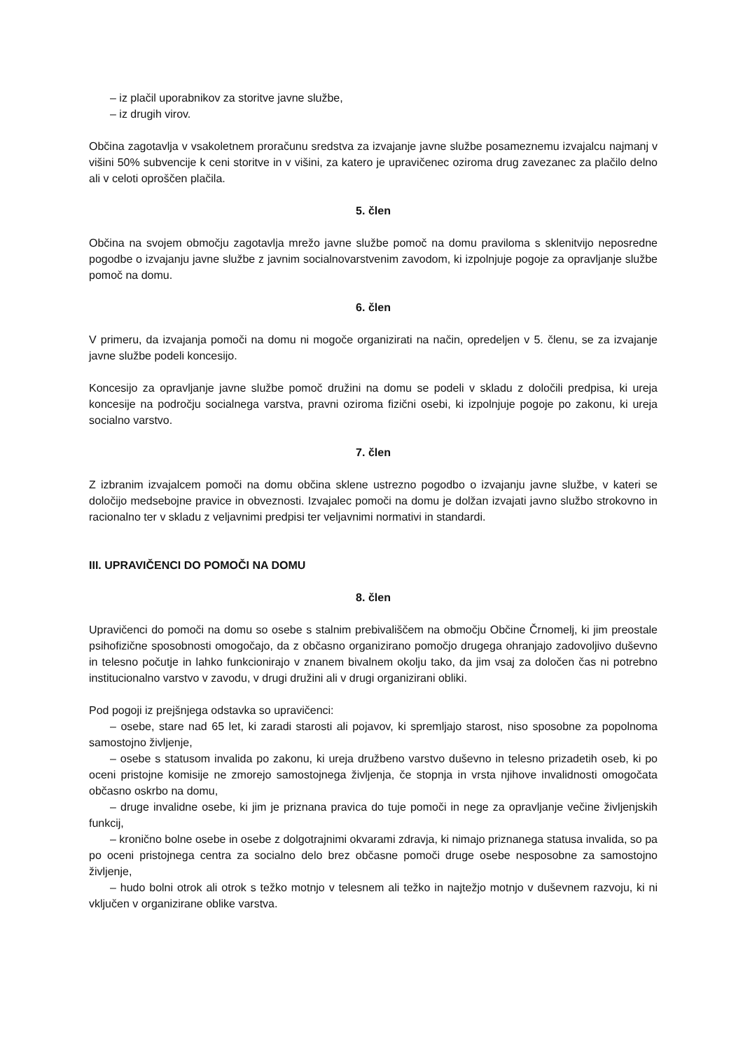– iz plačil uporabnikov za storitve javne službe,
– iz drugih virov.
Občina zagotavlja v vsakoletnem proračunu sredstva za izvajanje javne službe posameznemu izvajalcu najmanj v višini 50% subvencije k ceni storitve in v višini, za katero je upravičenec oziroma drug zavezanec za plačilo delno ali v celoti oproščen plačila.
5. člen
Občina na svojem območju zagotavlja mrežo javne službe pomoč na domu praviloma s sklenitvijo neposredne pogodbe o izvajanju javne službe z javnim socialnovarstvenim zavodom, ki izpolnjuje pogoje za opravljanje službe pomoč na domu.
6. člen
V primeru, da izvajanja pomoči na domu ni mogoče organizirati na način, opredeljen v 5. členu, se za izvajanje javne službe podeli koncesijo.
Koncesijo za opravljanje javne službe pomoč družini na domu se podeli v skladu z določili predpisa, ki ureja koncesije na področju socialnega varstva, pravni oziroma fizični osebi, ki izpolnjuje pogoje po zakonu, ki ureja socialno varstvo.
7. člen
Z izbranim izvajalcem pomoči na domu občina sklene ustrezno pogodbo o izvajanju javne službe, v kateri se določijo medsebojne pravice in obveznosti. Izvajalec pomoči na domu je dolžan izvajati javno službo strokovno in racionalno ter v skladu z veljavnimi predpisi ter veljavnimi normativi in standardi.
III. UPRAVIČENCI DO POMOČI NA DOMU
8. člen
Upravičenci do pomoči na domu so osebe s stalnim prebivališčem na območju Občine Črnomelj, ki jim preostale psihofizične sposobnosti omogočajo, da z občasno organizirano pomočjo drugega ohranjajo zadovoljivo duševno in telesno počutje in lahko funkcionirajo v znanem bivalnem okolju tako, da jim vsaj za določen čas ni potrebno institucionalno varstvo v zavodu, v drugi družini ali v drugi organizirani obliki.
Pod pogoji iz prejšnjega odstavka so upravičenci:
– osebe, stare nad 65 let, ki zaradi starosti ali pojavov, ki spremljajo starost, niso sposobne za popolnoma samostojno življenje,
– osebe s statusom invalida po zakonu, ki ureja družbeno varstvo duševno in telesno prizadetih oseb, ki po oceni pristojne komisije ne zmorejo samostojnega življenja, če stopnja in vrsta njihove invalidnosti omogočata občasno oskrbo na domu,
– druge invalidne osebe, ki jim je priznana pravica do tuje pomoči in nege za opravljanje večine življenjskih funkcij,
– kronično bolne osebe in osebe z dolgotrajnimi okvarami zdravja, ki nimajo priznanega statusa invalida, so pa po oceni pristojnega centra za socialno delo brez občasne pomoči druge osebe nesposobne za samostojno življenje,
– hudo bolni otrok ali otrok s težko motnjo v telesnem ali težko in najtežjo motnjo v duševnem razvoju, ki ni vključen v organizirane oblike varstva.